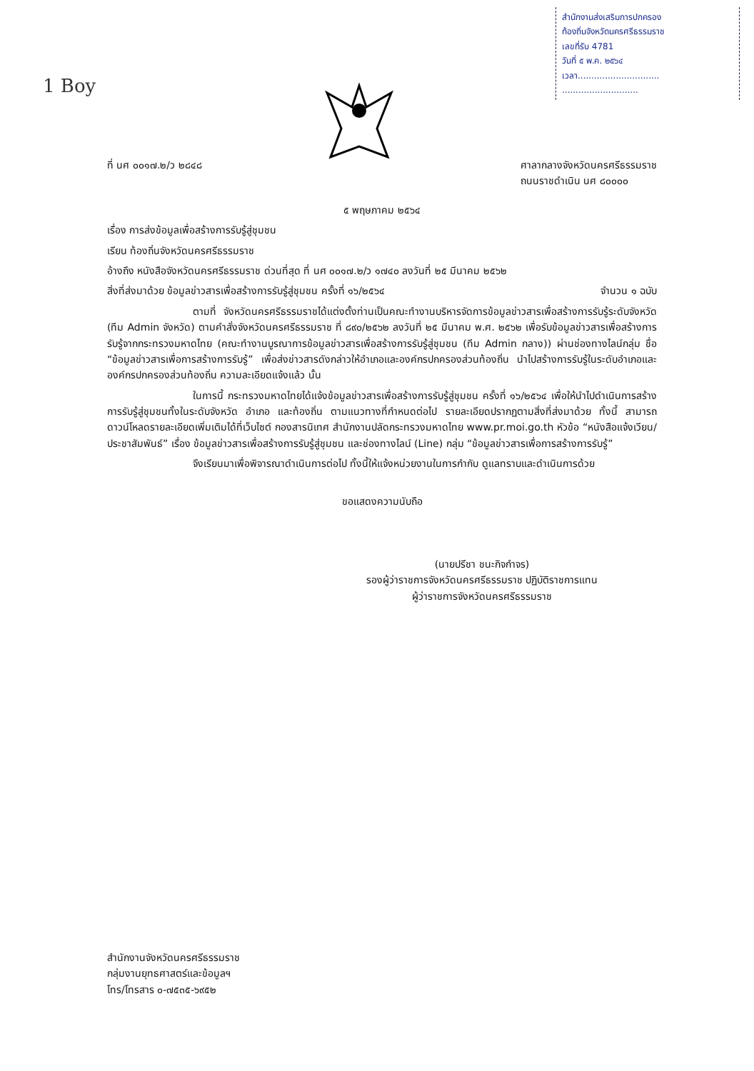สำนักงานส่งเสริมการปกครอง
ท้องถิ่นจังหวัดนครศรีธรรมราช
เลขที่รับ 4781
วันที่ ๕ พ.ค. ๒๕๖๔
เวลา..............................
............................
1 Boy
ที่ นศ ๐๐๑๗.๒/ว ๒๘๔๘ ศาลากลางจังหวัดนครศรีธรรมราช
ถนนราชดำเนิน นศ ๘๐๐๐๐
๕ พฤษภาคม ๒๕๖๔
เรื่อง การส่งข้อมูลเพื่อสร้างการรับรู้สู่ชุมชน
เรียน ท้องถิ่นจังหวัดนครศรีธรรมราช
อ้างถึง หนังสือจังหวัดนครศรีธรรมราช ด่วนที่สุด ที่ นศ ๐๐๑๗.๒/ว ๑๗๔๐ ลงวันที่ ๒๕ มีนาคม ๒๕๖๒
สิ่งที่ส่งมาด้วย ข้อมูลข่าวสารเพื่อสร้างการรับรู้สู่ชุมชน ครั้งที่ ๑๖/๒๕๖๔ จำนวน ๑ ฉบับ
ตามที่ จังหวัดนครศรีธรรมราชได้แต่งตั้งท่านเป็นคณะทำงานบริหารจัดการข้อมูลข่าวสารเพื่อสร้างการรับรู้ระดับจังหวัด (ทีม Admin จังหวัด) ตามคำสั่งจังหวัดนครศรีธรรมราช ที่ ๘๙๐/๒๕๖๒ ลงวันที่ ๒๕ มีนาคม พ.ศ. ๒๕๖๒ เพื่อรับข้อมูลข่าวสารเพื่อสร้างการรับรู้จากกระทรวงมหาดไทย (คณะทำงานบูรณาการข้อมูลข่าวสารเพื่อสร้างการรับรู้สู่ชุมชน (ทีม Admin กลาง)) ผ่านช่องทางไลน์กลุ่ม ชื่อ “ข้อมูลข่าวสารเพื่อการสร้างการรับรู้” เพื่อส่งข่าวสารดังกล่าวให้อำเภอและองค์กรปกครองส่วนท้องถิ่น นำไปสร้างการรับรู้ในระดับอำเภอและองค์กรปกครองส่วนท้องถิ่น ความละเอียดแจ้งแล้ว นั้น
ในการนี้ กระทรวงมหาดไทยได้แจ้งข้อมูลข่าวสารเพื่อสร้างการรับรู้สู่ชุมชน ครั้งที่ ๑๖/๒๕๖๔ เพื่อให้นำไปดำเนินการสร้างการรับรู้สู่ชุมชนทั้งในระดับจังหวัด อำเภอ และท้องถิ่น ตามแนวทางที่กำหนดต่อไป รายละเอียดปรากฏตามสิ่งที่ส่งมาด้วย ทั้งนี้ สามารถดาวน์โหลดรายละเอียดเพิ่มเติมได้ที่เว็บไซต์ กองสารนิเทศ สำนักงานปลัดกระทรวงมหาดไทย www.pr.moi.go.th หัวข้อ “หนังสือแจ้งเวียน/ประชาสัมพันธ์” เรื่อง ข้อมูลข่าวสารเพื่อสร้างการรับรู้สู่ชุมชน และช่องทางไลน์ (Line) กลุ่ม “ข้อมูลข่าวสารเพื่อการสร้างการรับรู้”
จึงเรียนมาเพื่อพิจารณาดำเนินการต่อไป ทั้งนี้ให้แจ้งหน่วยงานในการกำกับ ดูแลทราบและดำเนินการด้วย
ขอแสดงความนับถือ
(นายปรีชา ชนะกิจกำจร)
รองผู้ว่าราชการจังหวัดนครศรีธรรมราช ปฏิบัติราชการแทน
ผู้ว่าราชการจังหวัดนครศรีธรรมราช
สำนักงานจังหวัดนครศรีธรรมราช
กลุ่มงานยุทธศาสตร์และข้อมูลฯ
โทร/โทรสาร ๐-๗๕๓๕-๖๙๕๒